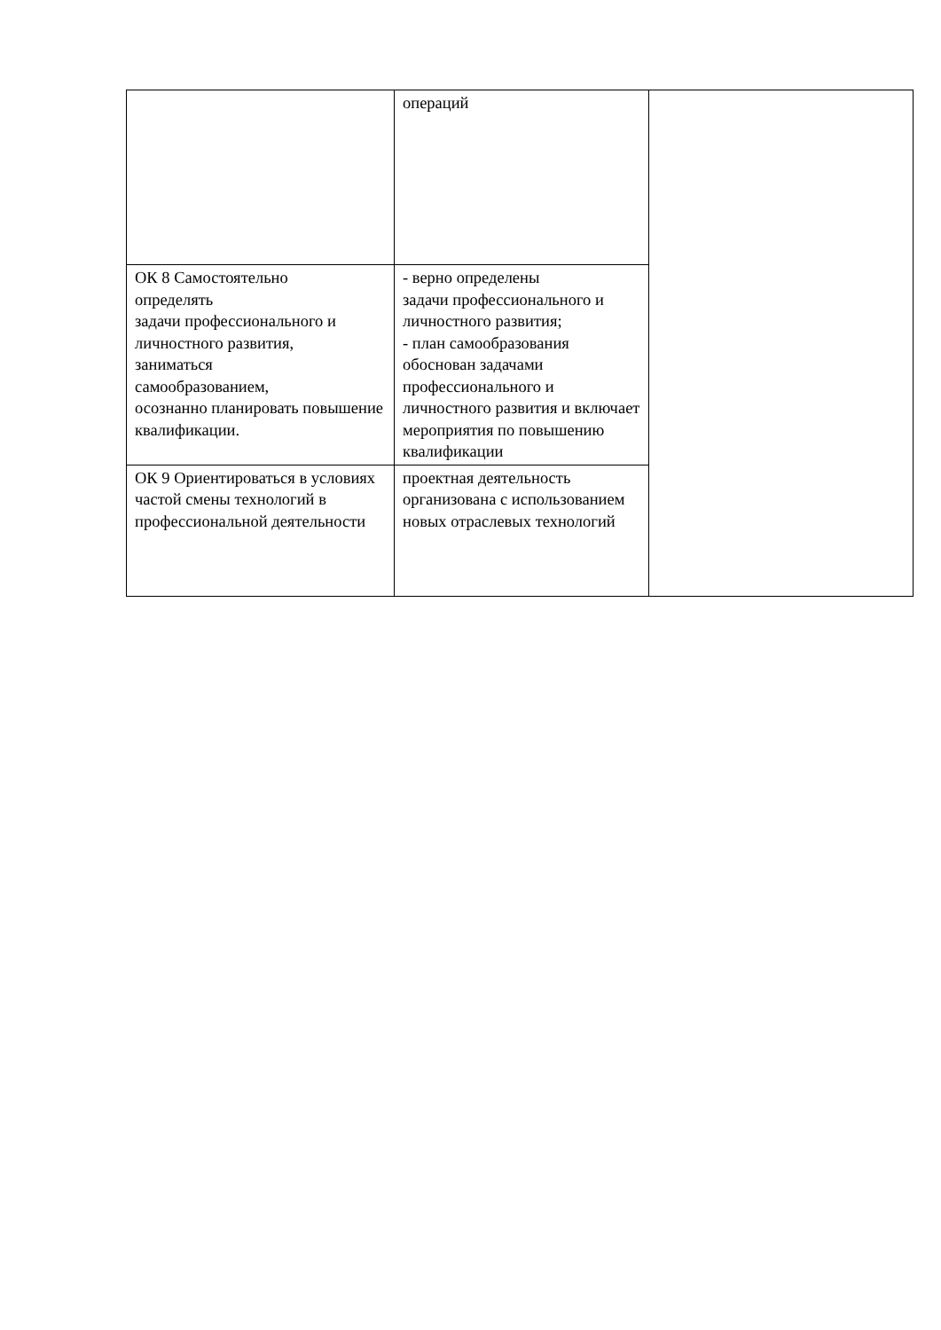| | операций | |
| ОК 8 Самостоятельно определять задачи профессионального и личностного развития, заниматься самообразованием, осознанно планировать повышение квалификации. | - верно определены задачи профессионального и личностного развития; - план самообразования обоснован задачами профессионального и личностного развития и включает мероприятия по повышению квалификации | |
| ОК 9 Ориентироваться в условиях частой смены технологий в профессиональной деятельности | проектная деятельность организована с использованием новых отраслевых технологий | |